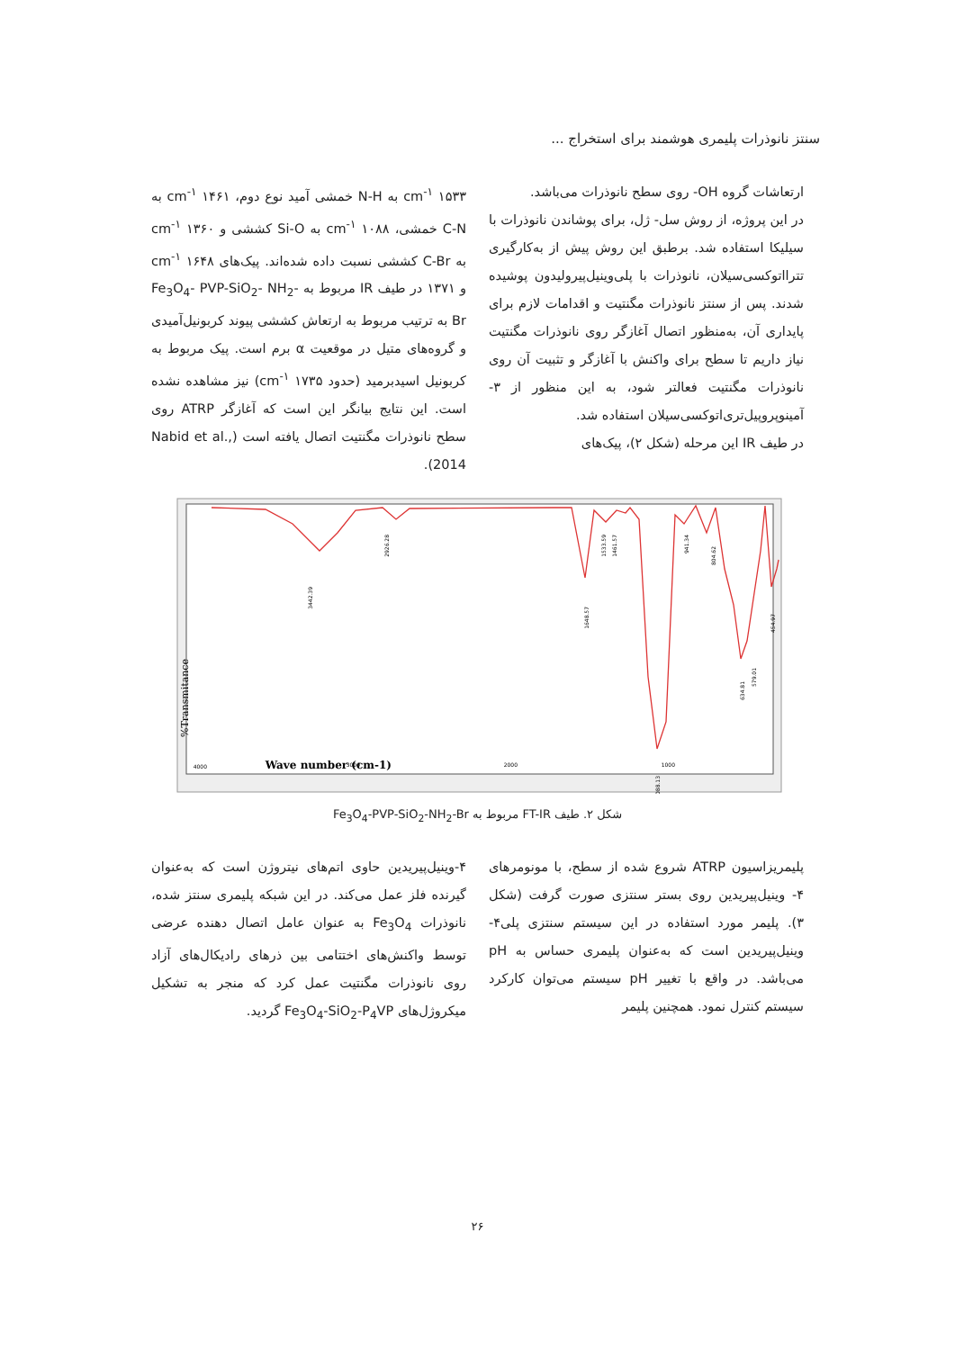سنتز نانوذرات پلیمری هوشمند برای استخراج ...
ارتعاشات گروه OH- روی سطح نانوذرات می‌باشد.
در این پروژه، از روش سل- ژل، برای پوشاندن نانوذرات با سیلیکا استفاده شد. برطبق این روش پیش از به‌کارگیری تترااتوکسی‌سیلان، نانوذرات با پلی‌وینیل‌پیرولیدون پوشیده شدند. پس از سنتز نانوذرات مگنتیت و اقدامات لازم برای پایداری آن، به‌منظور اتصال آغازگر روی نانوذرات مگنتیت نیاز داریم تا سطح برای واکنش با آغازگر و تثبیت آن روی نانوذرات مگنتیت فعالتر شود، به این منظور از ۳-آمینوپروپیل‌تری‌اتوکسی‌سیلان استفاده شد.
در طیف IR این مرحله (شکل ۲)، پیک‌های
cm<sup>-۱</sup> ۱۵۳۳ به N-H خمشی آمید نوع دوم، cm<sup>-۱</sup> ۱۴۶۱ به C-N خمشی، cm<sup>-۱</sup> ۱۰۸۸ به Si-O کششی و cm<sup>-۱</sup> ۱۳۶۰ به C-Br کششی نسبت داده شده‌اند. پیک‌های cm<sup>-۱</sup> ۱۶۴۸ و ۱۳۷۱ در طیف IR مربوط به Fe<sub>3</sub>O<sub>4</sub>- PVP-SiO<sub>2</sub>- NH<sub>2</sub>-Br به ترتیب مربوط به ارتعاش کششی پیوند کربونیل‌آمیدی و گروه‌های متیل در موقعیت α برم است. پیک مربوط به کربونیل اسیدبرمید (حدود cm<sup>-۱</sup> ۱۷۳۵) نیز مشاهده نشده است. این نتایج بیانگر این است که آغازگر ATRP روی سطح نانوذرات مگنتیت اتصال یافته است (Nabid et al., 2014).
Transmitance%
Wave number (cm-1)
4000
3000
2000
1000
3442.39
2926.28
1648.57
1533.59
1461.57
1088.13
941.34
804.62
634.81
579.01
454.97
شکل ۲. طیف FT-IR مربوط به Fe<sub>3</sub>O<sub>4</sub>-PVP-SiO<sub>2</sub>-NH<sub>2</sub>-Br
پلیمریزاسیون ATRP شروع شده از سطح، با مونومرهای ۴- وینیل‌پیریدین روی بستر سنتزی صورت گرفت (شکل ۳). پلیمر مورد استفاده در این سیستم سنتزی پلی۴-وینیل‌پیریدین است که به‌عنوان پلیمری حساس به pH می‌باشد. در واقع با تغییر pH سیستم می‌توان کارکرد سیستم کنترل نمود. همچنین پلیمر
۴-وینیل‌پیریدین حاوی اتم‌های نیتروژن است که به‌عنوان گیرنده فلز عمل می‌کند. در این شبکه پلیمری سنتز شده، نانوذرات Fe<sub>3</sub>O<sub>4</sub> به عنوان عامل اتصال دهنده عرضی توسط واکنش‌های اختتامی بین ذرهای رادیکال‌های آزاد روی نانوذرات مگنتیت عمل کرد که منجر به تشکیل میکروژل‌های Fe<sub>3</sub>O<sub>4</sub>-SiO<sub>2</sub>-P<sub>4</sub>VP گردید.
۲۶